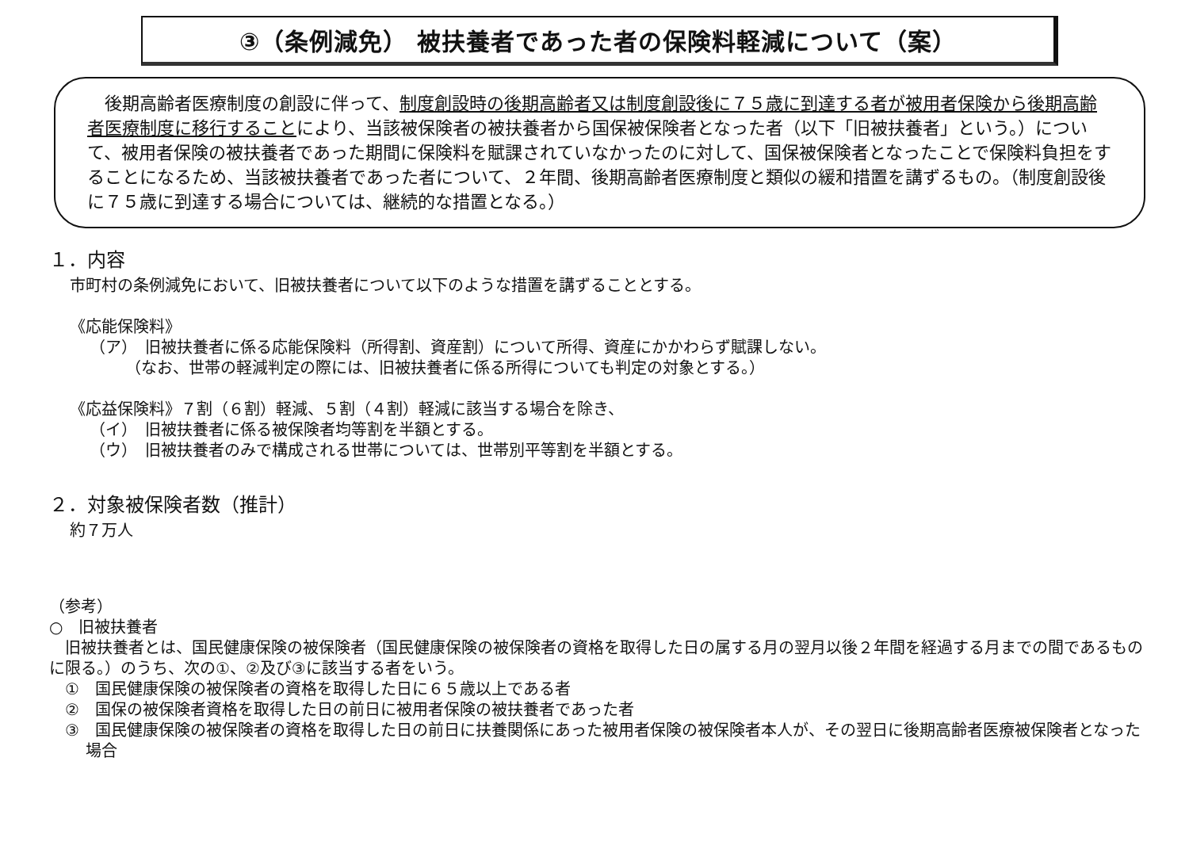③（条例減免） 被扶養者であった者の保険料軽減について（案）
　後期高齢者医療制度の創設に伴って、制度創設時の後期高齢者又は制度創設後に７５歳に到達する者が被用者保険から後期高齢者医療制度に移行することにより、当該被保険者の被扶養者から国保被保険者となった者（以下「旧被扶養者」という。）について、被用者保険の被扶養者であった期間に保険料を賦課されていなかったのに対して、国保被保険者となったことで保険料負担をすることになるため、当該被扶養者であった者について、２年間、後期高齢者医療制度と類似の緩和措置を講ずるもの。（制度創設後に７５歳に到達する場合については、継続的な措置となる。）
１．内容
市町村の条例減免において、旧被扶養者について以下のような措置を講ずることとする。
《応能保険料》
（ア）　旧被扶養者に係る応能保険料（所得割、資産割）について所得、資産にかかわらず賦課しない。
（なお、世帯の軽減判定の際には、旧被扶養者に係る所得についても判定の対象とする。）
《応益保険料》７割（６割）軽減、５割（４割）軽減に該当する場合を除き、
（イ）　旧被扶養者に係る被保険者均等割を半額とする。
（ウ）　旧被扶養者のみで構成される世帯については、世帯別平等割を半額とする。
２．対象被保険者数（推計）
約７万人
（参考）
○　旧被扶養者
　旧被扶養者とは、国民健康保険の被保険者（国民健康保険の被保険者の資格を取得した日の属する月の翌月以後２年間を経過する月までの間であるものに限る。）のうち、次の①、②及び③に該当する者をいう。
①　国民健康保険の被保険者の資格を取得した日に６５歳以上である者
②　国保の被保険者資格を取得した日の前日に被用者保険の被扶養者であった者
③　国民健康保険の被保険者の資格を取得した日の前日に扶養関係にあった被用者保険の被保険者本人が、その翌日に後期高齢者医療被保険者となった場合